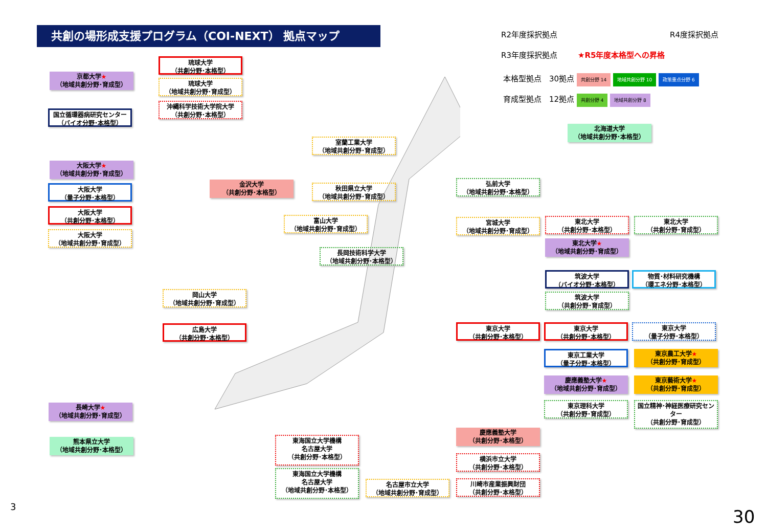共創の場形成支援プログラム（COI-NEXT） 拠点マップ R2年度採択拠点 R4度採択拠点
R3年度採択拠点 ★R5年度本格型への昇格
本格型拠点　30拠点 共創分野 14 地域共創分野 10 政策重点分野 6
育成型拠点　12拠点 共創分野 4 地域共創分野 8
琉球大学
（共創分野･本格型）
琉球大学
（地域共創分野･育成型）
沖縄科学技術大学院大学
（共創分野･本格型）
京都大学★
（地域共創分野･育成型）
国立循環器病研究センター
（バイオ分野･本格型）
大阪大学★
（地域共創分野･育成型）
大阪大学
（量子分野･本格型）
大阪大学
（共創分野･本格型）
大阪大学
（地域共創分野･育成型）
金沢大学
（共創分野･本格型）
室蘭工業大学
（地域共創分野･育成型）
秋田県立大学
（地域共創分野･育成型）
富山大学
（地域共創分野･育成型）
長岡技術科学大学
（地域共創分野･本格型）
岡山大学
（地域共創分野･育成型）
広島大学
（共創分野･本格型）
長崎大学★
（地域共創分野･育成型）
熊本県立大学
（地域共創分野･本格型）
北海道大学
（地域共創分野･本格型）
弘前大学
（地域共創分野･本格型）
宮城大学
（地域共創分野･育成型）
東北大学
（共創分野･本格型）
東北大学
（共創分野･育成型）
東北大学★
（地域共創分野･育成型）
筑波大学
（バイオ分野･本格型）
物質･材料研究機構
（環エネ分野･本格型）
筑波大学
（共創分野･育成型）
東京大学
（共創分野･本格型）
東京大学
（共創分野･本格型）
東京大学
（量子分野･本格型）
東京工業大学
（量子分野･本格型）
東京農工大学★
（共創分野･育成型）
慶應義塾大学★
（地域共創分野･育成型）
東京藝術大学★
（共創分野･育成型）
東京理科大学
（共創分野･育成型）
国立精神･神経医療研究センター
（共創分野･育成型）
慶應義塾大学
（共創分野･本格型）
横浜市立大学
（共創分野･本格型）
川崎市産業振興財団
（共創分野･本格型）
東海国立大学機構
名古屋大学
（共創分野･本格型）
東海国立大学機構
名古屋大学
（地域共創分野･本格型）
名古屋市立大学
（地域共創分野･育成型）
3 30